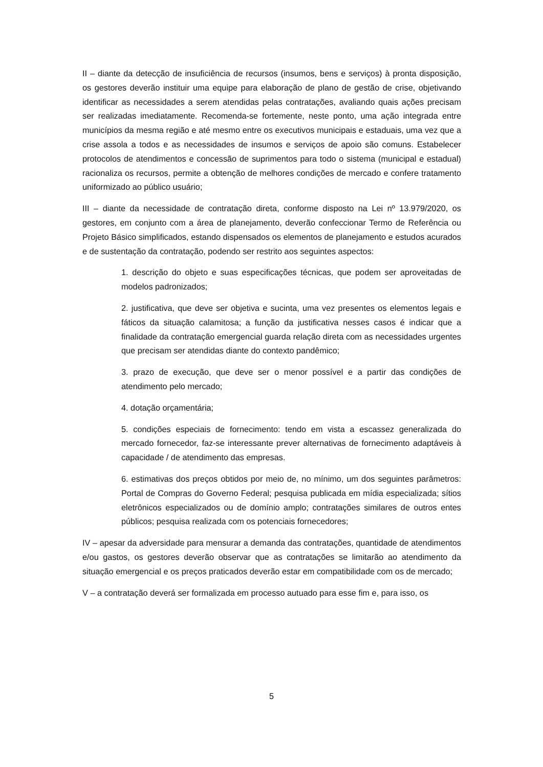II – diante da detecção de insuficiência de recursos (insumos, bens e serviços) à pronta disposição, os gestores deverão instituir uma equipe para elaboração de plano de gestão de crise, objetivando identificar as necessidades a serem atendidas pelas contratações, avaliando quais ações precisam ser realizadas imediatamente. Recomenda-se fortemente, neste ponto, uma ação integrada entre municípios da mesma região e até mesmo entre os executivos municipais e estaduais, uma vez que a crise assola a todos e as necessidades de insumos e serviços de apoio são comuns. Estabelecer protocolos de atendimentos e concessão de suprimentos para todo o sistema (municipal e estadual) racionaliza os recursos, permite a obtenção de melhores condições de mercado e confere tratamento uniformizado ao público usuário;
III – diante da necessidade de contratação direta, conforme disposto na Lei nº 13.979/2020, os gestores, em conjunto com a área de planejamento, deverão confeccionar Termo de Referência ou Projeto Básico simplificados, estando dispensados os elementos de planejamento e estudos acurados e de sustentação da contratação, podendo ser restrito aos seguintes aspectos:
1. descrição do objeto e suas especificações técnicas, que podem ser aproveitadas de modelos padronizados;
2. justificativa, que deve ser objetiva e sucinta, uma vez presentes os elementos legais e fáticos da situação calamitosa; a função da justificativa nesses casos é indicar que a finalidade da contratação emergencial guarda relação direta com as necessidades urgentes que precisam ser atendidas diante do contexto pandêmico;
3. prazo de execução, que deve ser o menor possível e a partir das condições de atendimento pelo mercado;
4. dotação orçamentária;
5. condições especiais de fornecimento: tendo em vista a escassez generalizada do mercado fornecedor, faz-se interessante prever alternativas de fornecimento adaptáveis à capacidade / de atendimento das empresas.
6. estimativas dos preços obtidos por meio de, no mínimo, um dos seguintes parâmetros: Portal de Compras do Governo Federal; pesquisa publicada em mídia especializada; sítios eletrônicos especializados ou de domínio amplo; contratações similares de outros entes públicos; pesquisa realizada com os potenciais fornecedores;
IV – apesar da adversidade para mensurar a demanda das contratações, quantidade de atendimentos e/ou gastos, os gestores deverão observar que as contratações se limitarão ao atendimento da situação emergencial e os preços praticados deverão estar em compatibilidade com os de mercado;
V – a contratação deverá ser formalizada em processo autuado para esse fim e, para isso, os
5